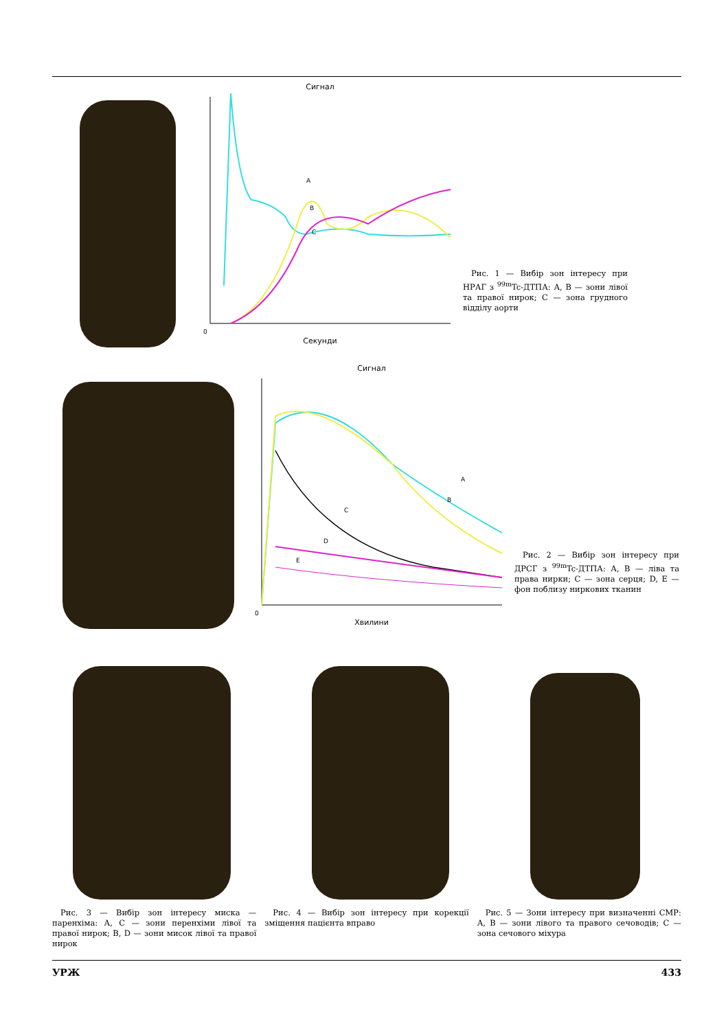Сигнал
0
Секунди
A
B
C
Рис. 1 — Вибір зон інтересу при НРАГ з <sup>99m</sup>Tc-ДТПА: А, В — зони лівої та правої нирок; С — зона грудного відділу аорти
Сигнал
0
Хвилини
A
B
C
D
E
Рис. 2 — Вибір зон інтересу при ДРСГ з <sup>99m</sup>Tc-ДТПА: А, В — ліва та права нирки; С — зона серця; D, E — фон поблизу ниркових тканин
Рис. 3 — Вибір зон інтересу миска — паренхіма: А, С — зони перенхіми лівої та правої нирок; В, D — зони мисок лівої та правої нирок
Рис. 4 — Вибір зон інтересу при корекції зміщення пацієнта вправо
Рис. 5 — Зони інтересу при визначенні СМР: А, В — зони лівого та правого сечоводів; С — зона сечового міхура
УРЖ 433